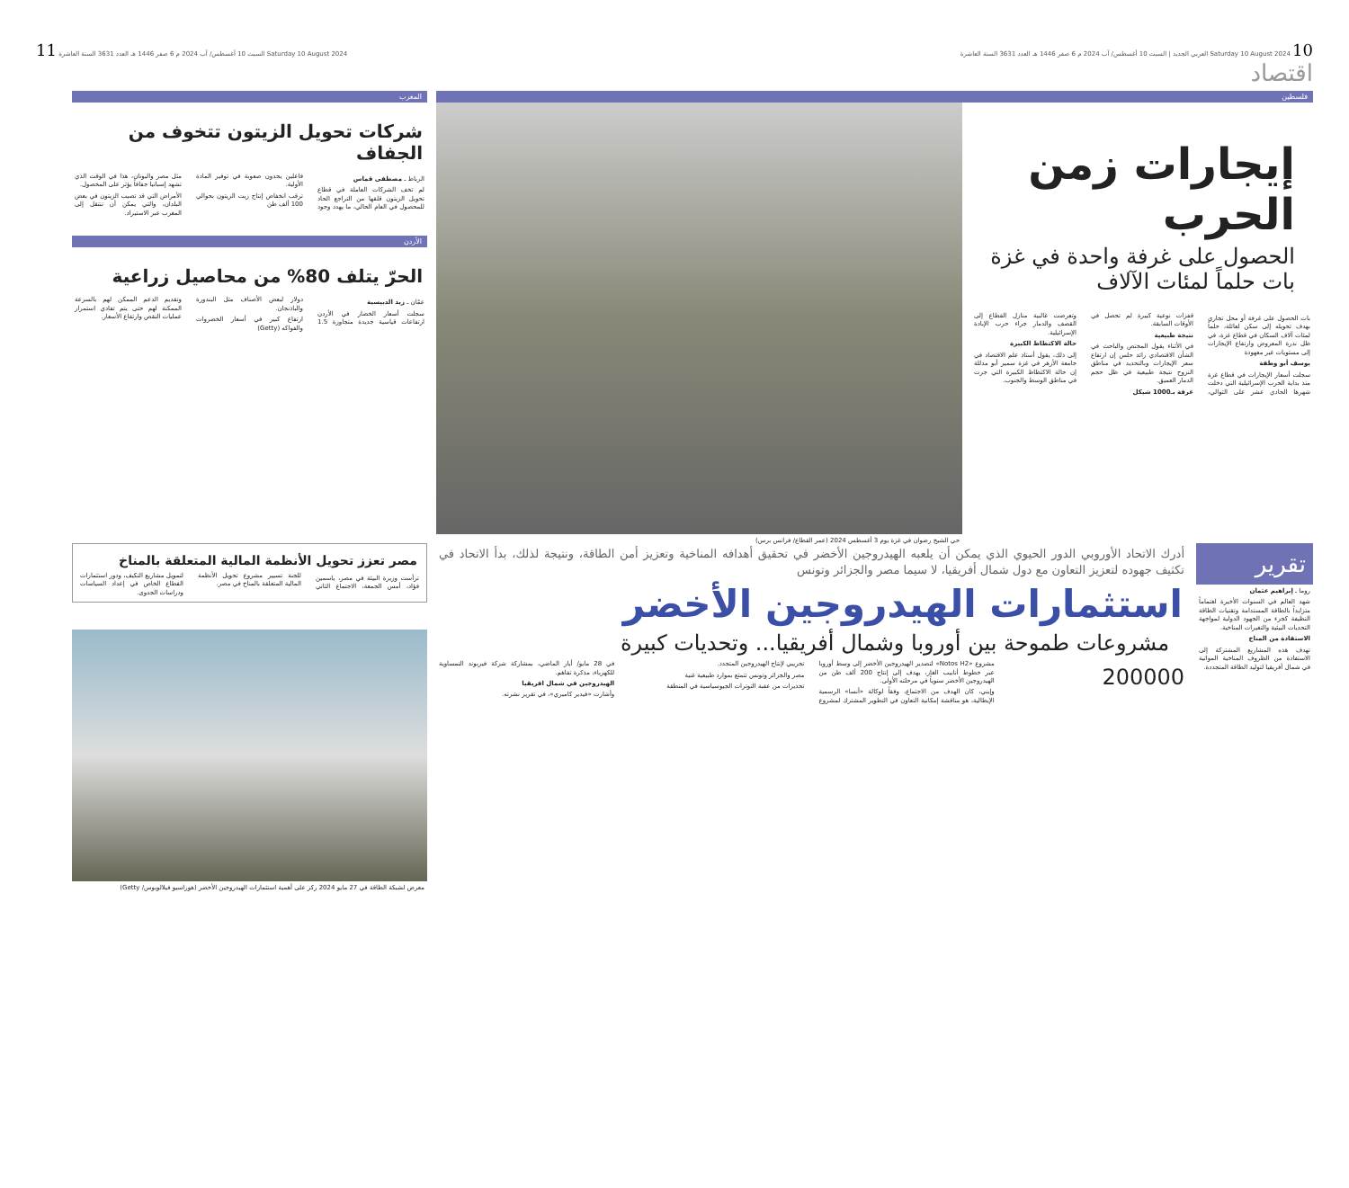11 السبت 10 أغسطس/ آب 2024 م 6 صفر 1446 هـ العدد 3631 السنة العاشرة Saturday 10 August 2024
العربي الجديد | السبت 10 أغسطس/ آب 2024 م 6 صفر 1446 هـ العدد 3631 السنة العاشرة Saturday 10 August 2024 10
اقتصاد
فلسطين
إيجارات زمن الحرب
الحصول على غرفة واحدة في غزة بات حلماً لمئات الآلاف
بات الحصول على غرفة أو محل تجاري بهدف تحويله إلى سكن لعائلة، حلماً لمئات آلاف السكان في قطاع غزة، في ظل ندرة المعروض وارتفاع الإيجارات إلى مستويات غير معهودة
يوسف أبو وطفة
سجلت أسعار الإيجارات في قطاع غزة منذ بداية الحرب الإسرائيلية التي دخلت شهرها الحادي عشر على التوالي، قفزات نوعية كبيرة لم تحصل في الأوقات السابقة.
نتيجة طبيعية
في الأثناء يقول المختص والباحث في الشأن الاقتصادي رائد حلس إن ارتفاع سعر الإيجارات وبالتحديد في مناطق النزوح نتيجة طبيعية في ظل حجم الدمار العميق.
غرفة بـ1000 شيكل
وتعرضت غالبية منازل القطاع إلى القصف والدمار جراء حرب الإبادة الإسرائيلية.
حالة الاكتظاظ الكبيرة
إلى ذلك، يقول أستاذ علم الاقتصاد في جامعة الأزهر في غزة سمير أبو مدللة إن حالة الاكتظاظ الكبيرة التي جرت في مناطق الوسط والجنوب.
حي الشيخ رضوان في غزة يوم 3 أغسطس 2024 (عمر القطاع/ فرانس برس)
المغرب
شركات تحويل الزيتون تتخوف من الجفاف
الرباط ـ مصطفى قماس
لم تخف الشركات العاملة في قطاع تحويل الزيتون قلقها من التراجع الحاد للمحصول في العام الحالي، ما يهدد وجود فاعلين يجدون صعوبة في توفير المادة الأولية.
ترقب انخفاض إنتاج زيت الزيتون بحوالي 100 ألف طن
مثل مصر واليونان، هذا في الوقت الذي تشهد إسبانيا جفافاً يؤثر على المحصول.
الأمراض التي قد تصيب الزيتون في بعض البلدان، والتي يمكن أن تنتقل إلى المغرب عبر الاستيراد.
الأردن
الحرّ يتلف 80% من محاصيل زراعية
عمّان ـ زيد الدبيسية
سجلت أسعار الخضار في الأردن ارتفاعات قياسية جديدة متجاوزة 1.5 دولار لبعض الأصناف مثل البندورة والباذنجان.
ارتفاع كبير في أسعار الخضروات والفواكه (Getty)
وتقديم الدعم الممكن لهم بالسرعة الممكنة لهم حتى يتم تفادي استمرار عمليات النقص وارتفاع الأسعار.
تقرير
روما ـ إبراهيم عثمان
شهد العالم في السنوات الأخيرة اهتماماً متزايداً بالطاقة المستدامة وتقنيات الطاقة النظيفة كجزء من الجهود الدولية لمواجهة التحديات البيئية والتغيرات المناخية.
الاستفادة من المناخ
تهدف هذه المشاريع المشتركة إلى الاستفادة من الظروف المناخية المواتية في شمال أفريقيا لتوليد الطاقة المتجددة.
أدرك الاتحاد الأوروبي الدور الحيوي الذي يمكن أن يلعبه الهيدروجين الأخضر في تحقيق أهدافه المناخية وتعزيز أمن الطاقة، ونتيجة لذلك، بدأ الاتحاد في تكثيف جهوده لتعزيز التعاون مع دول شمال أفريقيا، لا سيما مصر والجزائر وتونس
استثمارات الهيدروجين الأخضر
مشروعات طموحة بين أوروبا وشمال أفريقيا... وتحديات كبيرة
200000
مشروع «Notos H2» لتصدير الهيدروجين الأخضر إلى وسط أوروبا عبر خطوط أنابيب الغاز، يهدف إلى إنتاج 200 ألف طن من الهيدروجين الأخضر سنوياً في مرحلته الأولى.
وإيني، كان الهدف من الاجتماع، وفقاً لوكالة «أنسا» الرسمية الإيطالية، هو مناقشة إمكانية التعاون في التطوير المشترك لمشروع تجريبي لإنتاج الهيدروجين المتجدد.
مصر والجزائر وتونس تتمتع بموارد طبيعية غنية
تحذيرات من عقبة التوترات الجيوسياسية في المنطقة
في 28 مايو/ أيار الماضي، بمشاركة شركة فيربوند النمساوية للكهرباء، مذكرة تفاهم.
الهيدروجين في شمال افريقيا
وأشارت «فيدير كاميري»، في تقرير نشرته.
مصر تعزز تحويل الأنظمة المالية المتعلقة بالمناخ
ترأست وزيرة البيئة في مصر، ياسمين فؤاد، أمس الجمعة، الاجتماع الثاني للجنة تسيير مشروع تحويل الأنظمة المالية المتعلقة بالمناخ في مصر.
لتمويل مشاريع التكيف، ودور استثمارات القطاع الخاص في إعداد السياسات ودراسات الجدوى.
معرض لشبكة الطاقة في 27 مايو 2024 ركز على أهمية استثمارات الهيدروجين الأخضر (هوراسيو فيلالوبوس/ Getty)